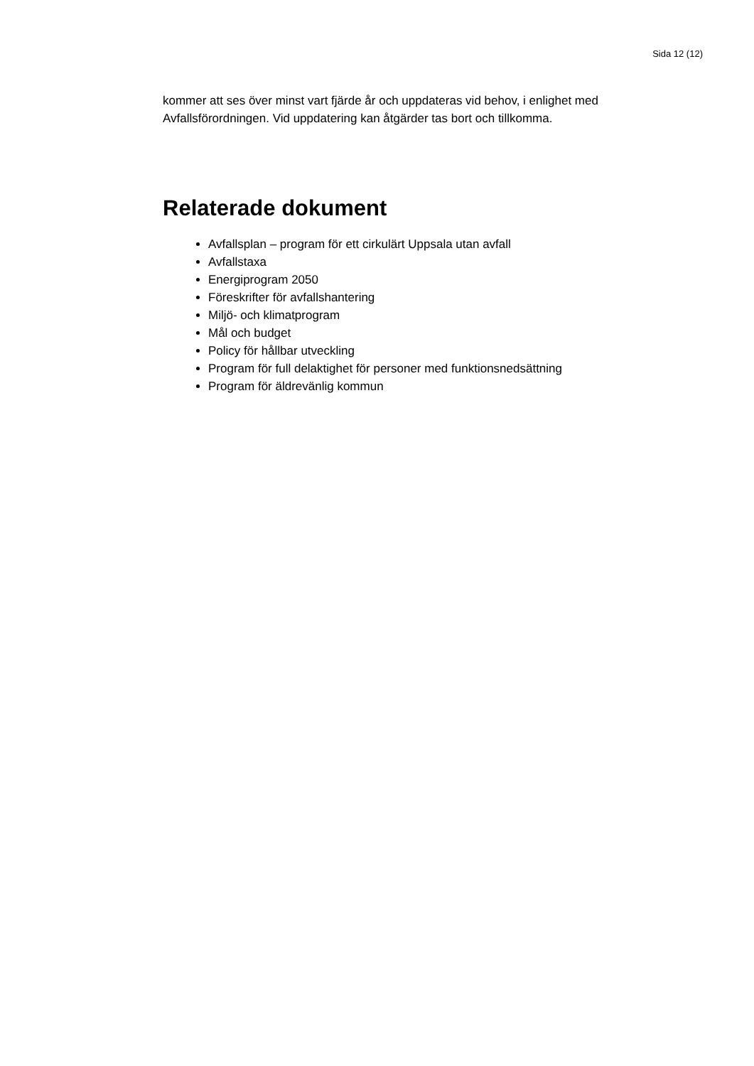Sida 12 (12)
kommer att ses över minst vart fjärde år och uppdateras vid behov, i enlighet med Avfallsförordningen. Vid uppdatering kan åtgärder tas bort och tillkomma.
Relaterade dokument
Avfallsplan – program för ett cirkulärt Uppsala utan avfall
Avfallstaxa
Energiprogram 2050
Föreskrifter för avfallshantering
Miljö- och klimatprogram
Mål och budget
Policy för hållbar utveckling
Program för full delaktighet för personer med funktionsnedsättning
Program för äldrevänlig kommun